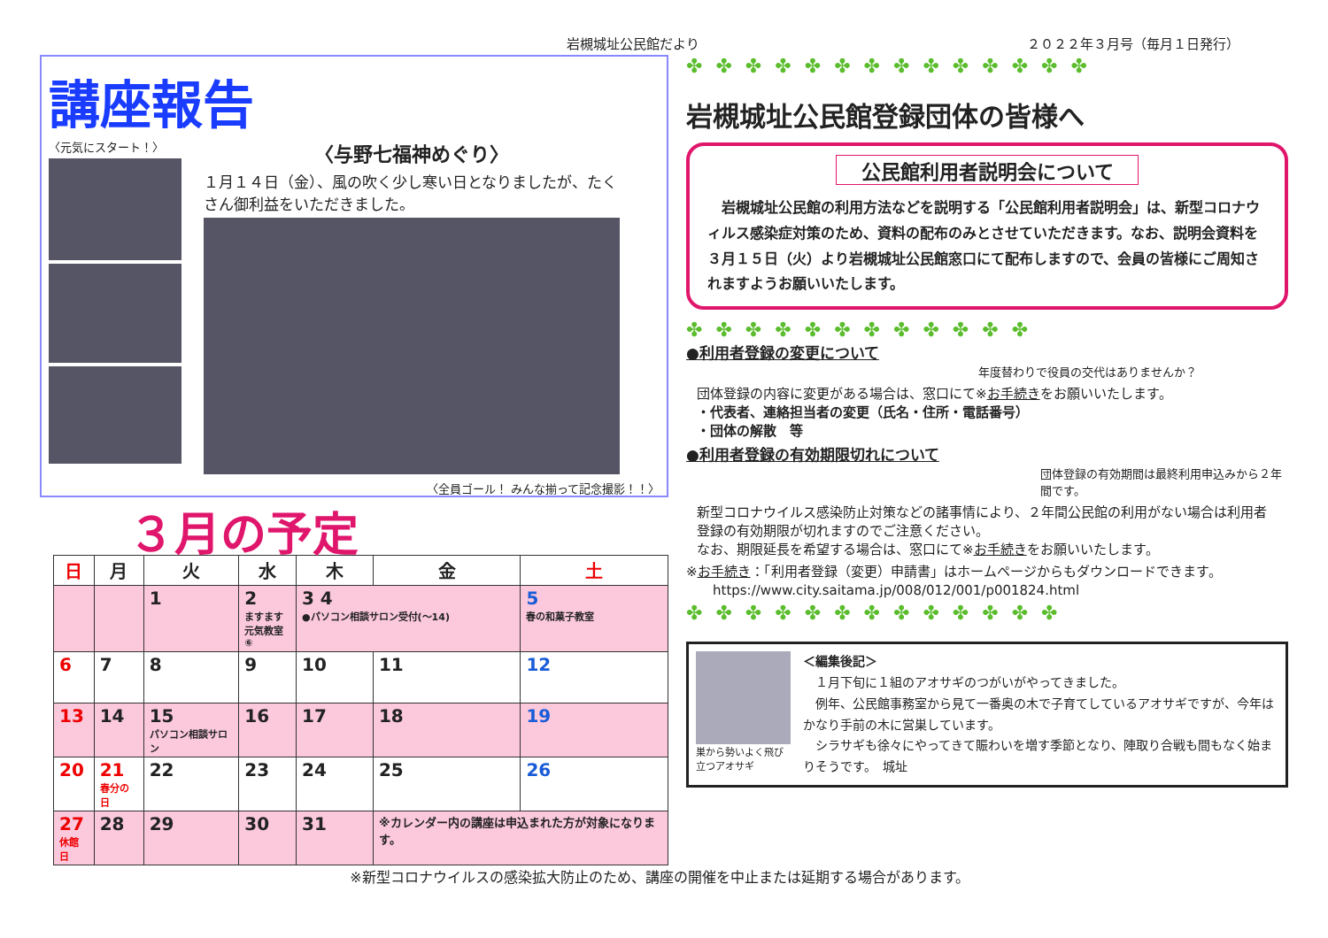岩槻城址公民館だより ２０２２年３月号（毎月１日発行）
講座報告
〈元気にスタート！〉
〈与野七福神めぐり〉
１月１４日（金）、風の吹く少し寒い日となりましたが、たくさん御利益をいただきました。
〈全員ゴール！ みんな揃って記念撮影！！〉
３月の予定
| 日 | 月 | 火 | 水 | 木 | 金 | 土 |
| --- | --- | --- | --- | --- | --- | --- |
| | | 1 | 2 ますます 元気教室⑥ | 3 4 ●パソコン相談サロン受付(～14) | | 5 春の和菓子教室 |
| 6 | 7 | 8 | 9 | 10 | 11 | 12 |
| 13 | 14 | 15 パソコン相談サロン | 16 | 17 | 18 | 19 |
| 20 | 21 春分の日 | 22 | 23 | 24 | 25 | 26 |
| 27 休館日 | 28 | 29 | 30 | 31 | ※カレンダー内の講座は申込まれた方が対象になります。 | |
※新型コロナウイルスの感染拡大防止のため、講座の開催を中止または延期する場合があります。
✤ ✤ ✤ ✤ ✤ ✤ ✤ ✤ ✤ ✤ ✤ ✤ ✤ ✤
岩槻城址公民館登録団体の皆様へ
公民館利用者説明会について
　岩槻城址公民館の利用方法などを説明する「公民館利用者説明会」は、新型コロナウィルス感染症対策のため、資料の配布のみとさせていただきます。なお、説明会資料を３月１５日（火）より岩槻城址公民館窓口にて配布しますので、会員の皆様にご周知されますようお願いいたします。
✤ ✤ ✤ ✤ ✤ ✤ ✤ ✤ ✤ ✤ ✤ ✤
●利用者登録の変更について
年度替わりで役員の交代はありませんか？
団体登録の内容に変更がある場合は、窓口にて※お手続きをお願いいたします。
・代表者、連絡担当者の変更（氏名・住所・電話番号）
・団体の解散　等
●利用者登録の有効期限切れについて
団体登録の有効期間は最終利用申込みから２年間です。
新型コロナウイルス感染防止対策などの諸事情により、２年間公民館の利用がない場合は利用者登録の有効期限が切れますのでご注意ください。
なお、期限延長を希望する場合は、窓口にて※お手続きをお願いいたします。
※お手続き：「利用者登録（変更）申請書」はホームページからもダウンロードできます。
　　https://www.city.saitama.jp/008/012/001/p001824.html
✤ ✤ ✤ ✤ ✤ ✤ ✤ ✤ ✤ ✤ ✤ ✤ ✤
巣から勢いよく飛び立つアオサギ
＜編集後記＞
　１月下旬に１組のアオサギのつがいがやってきました。
　例年、公民館事務室から見て一番奥の木で子育てしているアオサギですが、今年はかなり手前の木に営巣しています。
　シラサギも徐々にやってきて賑わいを増す季節となり、陣取り合戦も間もなく始まりそうです。　城址